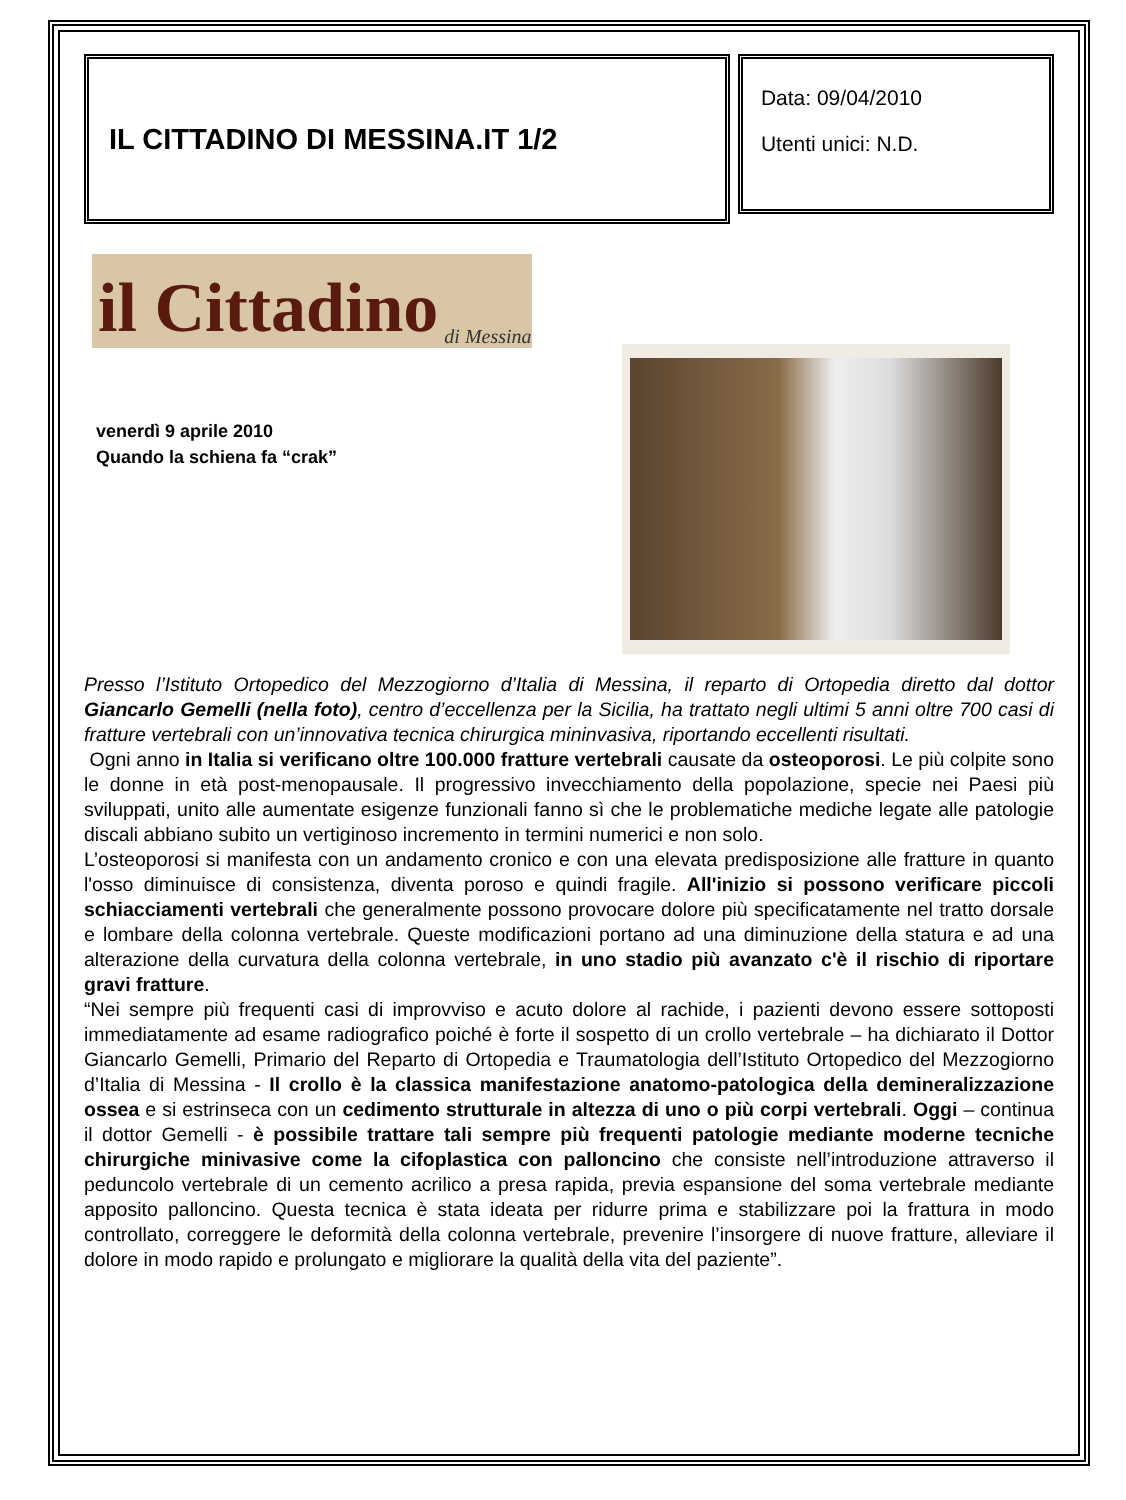IL CITTADINO DI MESSINA.IT 1/2
Data: 09/04/2010
Utenti unici: N.D.
il Cittadino di Messina
venerdì 9 aprile 2010
Quando la schiena fa “crak”
Presso l’Istituto Ortopedico del Mezzogiorno d’Italia di Messina, il reparto di Ortopedia diretto dal dottor Giancarlo Gemelli (nella foto), centro d’eccellenza per la Sicilia, ha trattato negli ultimi 5 anni oltre 700 casi di fratture vertebrali con un’innovativa tecnica chirurgica mininvasiva, riportando eccellenti risultati.
Ogni anno in Italia si verificano oltre 100.000 fratture vertebrali causate da osteoporosi. Le più colpite sono le donne in età post-menopausale. Il progressivo invecchiamento della popolazione, specie nei Paesi più sviluppati, unito alle aumentate esigenze funzionali fanno sì che le problematiche mediche legate alle patologie discali abbiano subito un vertiginoso incremento in termini numerici e non solo.
L’osteoporosi si manifesta con un andamento cronico e con una elevata predisposizione alle fratture in quanto l'osso diminuisce di consistenza, diventa poroso e quindi fragile. All'inizio si possono verificare piccoli schiacciamenti vertebrali che generalmente possono provocare dolore più specificatamente nel tratto dorsale e lombare della colonna vertebrale. Queste modificazioni portano ad una diminuzione della statura e ad una alterazione della curvatura della colonna vertebrale, in uno stadio più avanzato c'è il rischio di riportare gravi fratture.
“Nei sempre più frequenti casi di improvviso e acuto dolore al rachide, i pazienti devono essere sottoposti immediatamente ad esame radiografico poiché è forte il sospetto di un crollo vertebrale – ha dichiarato il Dottor Giancarlo Gemelli, Primario del Reparto di Ortopedia e Traumatologia dell’Istituto Ortopedico del Mezzogiorno d’Italia di Messina - Il crollo è la classica manifestazione anatomo-patologica della demineralizzazione ossea e si estrinseca con un cedimento strutturale in altezza di uno o più corpi vertebrali. Oggi – continua il dottor Gemelli - è possibile trattare tali sempre più frequenti patologie mediante moderne tecniche chirurgiche minivasive come la cifoplastica con palloncino che consiste nell’introduzione attraverso il peduncolo vertebrale di un cemento acrilico a presa rapida, previa espansione del soma vertebrale mediante apposito palloncino. Questa tecnica è stata ideata per ridurre prima e stabilizzare poi la frattura in modo controllato, correggere le deformità della colonna vertebrale, prevenire l’insorgere di nuove fratture, alleviare il dolore in modo rapido e prolungato e migliorare la qualità della vita del paziente”.